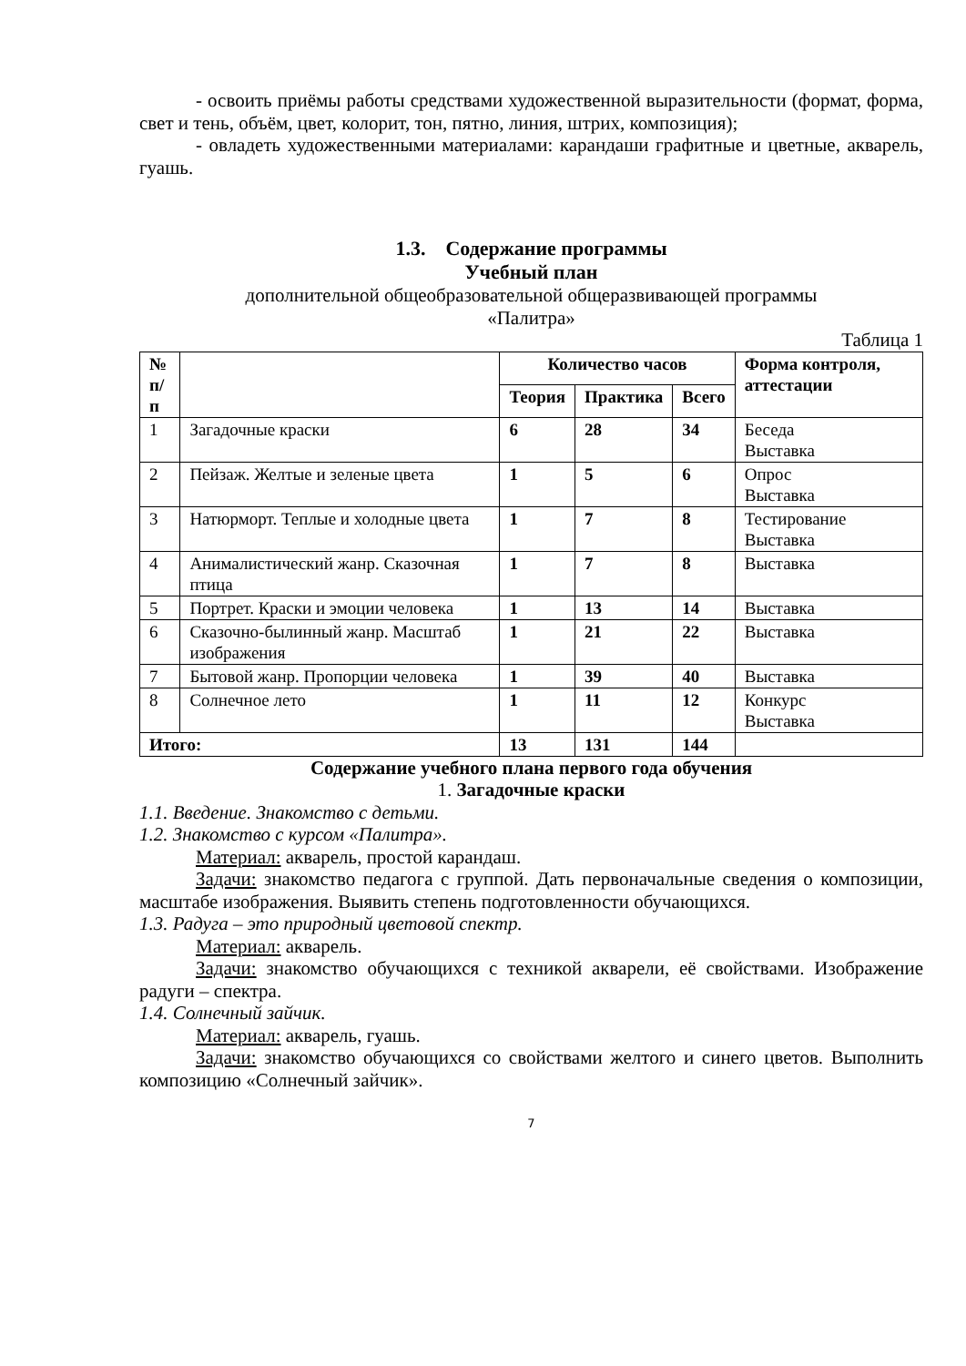- освоить приёмы работы средствами художественной выразительности (формат, форма, свет и тень, объём, цвет, колорит, тон, пятно, линия, штрих, композиция);
- овладеть художественными материалами: карандаши графитные и цветные, акварель, гуашь.
1.3. Содержание программы
Учебный план
дополнительной общеобразовательной общеразвивающей программы
«Палитра»
Таблица 1
| № п/п | | Количество часов | | | Форма контроля, аттестации |
| --- | --- | --- | --- | --- | --- |
| | | Теория | Практика | Всего | |
| 1 | Загадочные краски | 6 | 28 | 34 | Беседа Выставка |
| 2 | Пейзаж. Желтые и зеленые цвета | 1 | 5 | 6 | Опрос Выставка |
| 3 | Натюрморт. Теплые и холодные цвета | 1 | 7 | 8 | Тестирование Выставка |
| 4 | Анималистический жанр. Сказочная птица | 1 | 7 | 8 | Выставка |
| 5 | Портрет. Краски и эмоции человека | 1 | 13 | 14 | Выставка |
| 6 | Сказочно-былинный жанр. Масштаб изображения | 1 | 21 | 22 | Выставка |
| 7 | Бытовой жанр. Пропорции человека | 1 | 39 | 40 | Выставка |
| 8 | Солнечное лето | 1 | 11 | 12 | Конкурс Выставка |
| Итого: | | 13 | 131 | 144 | |
Содержание учебного плана первого года обучения
1. Загадочные краски
1.1. Введение. Знакомство с детьми.
1.2. Знакомство с курсом «Палитра».
Материал: акварель, простой карандаш.
Задачи: знакомство педагога с группой. Дать первоначальные сведения о композиции, масштабе изображения. Выявить степень подготовленности обучающихся.
1.3. Радуга – это природный цветовой спектр.
Материал: акварель.
Задачи: знакомство обучающихся с техникой акварели, её свойствами. Изображение радуги – спектра.
1.4. Солнечный зайчик.
Материал: акварель, гуашь.
Задачи: знакомство обучающихся со свойствами желтого и синего цветов. Выполнить композицию «Солнечный зайчик».
7